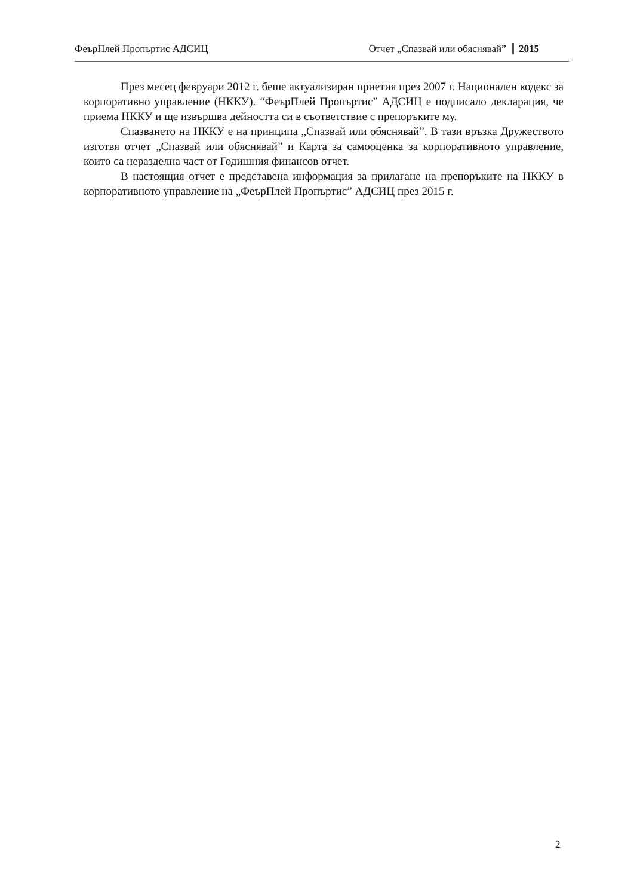ФеърПлей Пропъртис АДСИЦ Отчет „Спазвай или обяснявай” 2015
През месец февруари 2012 г. беше актуализиран приетия през 2007 г. Национален кодекс за корпоративно управление (НККУ). “ФеърПлей Пропъртис” АДСИЦ е подписало декларация, че приема НККУ и ще извършва дейността си в съответствие с препоръките му.
Спазването на НККУ е на принципа „Спазвай или обяснявай”. В тази връзка Дружеството изготвя отчет „Спазвай или обяснявай” и Карта за самооценка за корпоративното управление, които са неразделна част от Годишния финансов отчет.
В настоящия отчет е представена информация за прилагане на препоръките на НККУ в корпоративното управление на „ФеърПлей Пропъртис” АДСИЦ през 2015 г.
2